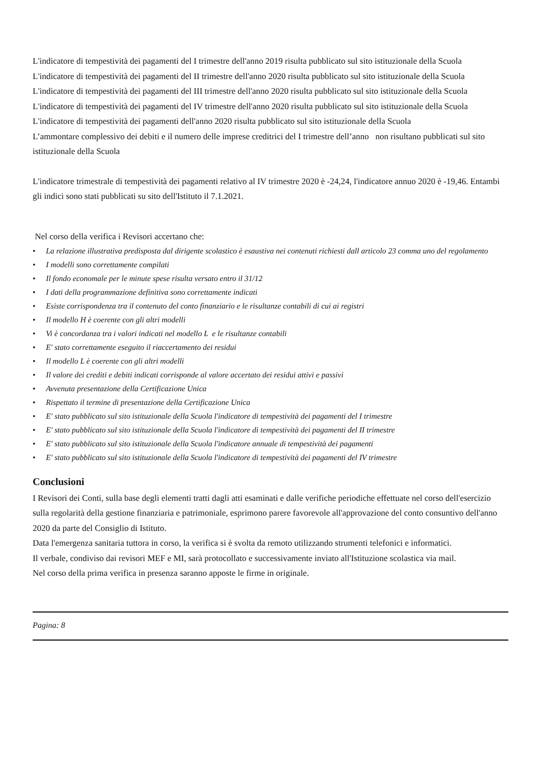L'indicatore di tempestività dei pagamenti del I trimestre dell'anno 2019 risulta pubblicato sul sito istituzionale della Scuola
L'indicatore di tempestività dei pagamenti del II trimestre dell'anno 2020 risulta pubblicato sul sito istituzionale della Scuola
L'indicatore di tempestività dei pagamenti del III trimestre dell'anno 2020 risulta pubblicato sul sito istituzionale della Scuola
L'indicatore di tempestività dei pagamenti del IV trimestre dell'anno 2020 risulta pubblicato sul sito istituzionale della Scuola
L'indicatore di tempestività dei pagamenti dell'anno 2020 risulta pubblicato sul sito istituzionale della Scuola
L’ammontare complessivo dei debiti e il numero delle imprese creditrici del I trimestre dell’anno non risultano pubblicati sul sito istituzionale della Scuola
L'indicatore trimestrale di tempestività dei pagamenti relativo al IV trimestre 2020 è -24,24, l'indicatore annuo 2020 è -19,46. Entambi gli indici sono stati pubblicati su sito dell'Istituto il 7.1.2021.
Nel corso della verifica i Revisori accertano che:
• La relazione illustrativa predisposta dal dirigente scolastico è esaustiva nei contenuti richiesti dall articolo 23 comma uno del regolamento
• I modelli sono correttamente compilati
• Il fondo economale per le minute spese risulta versato entro il 31/12
• I dati della programmazione definitiva sono correttamente indicati
• Esiste corrispondenza tra il contenuto del conto finanziario e le risultanze contabili di cui ai registri
• Il modello H è coerente con gli altri modelli
• Vi è concordanza tra i valori indicati nel modello L e le risultanze contabili
• E' stato correttamente eseguito il riaccertamento dei residui
• Il modello L è coerente con gli altri modelli
• Il valore dei crediti e debiti indicati corrisponde al valore accertato dei residui attivi e passivi
• Avvenuta presentazione della Certificazione Unica
• Rispettato il termine di presentazione della Certificazione Unica
• E' stato pubblicato sul sito istituzionale della Scuola l'indicatore di tempestività dei pagamenti del I trimestre
• E' stato pubblicato sul sito istituzionale della Scuola l'indicatore di tempestività dei pagamenti del II trimestre
• E' stato pubblicato sul sito istituzionale della Scuola l'indicatore annuale di tempestività dei pagamenti
• E' stato pubblicato sul sito istituzionale della Scuola l'indicatore di tempestività dei pagamenti del IV trimestre
Conclusioni
I Revisori dei Conti, sulla base degli elementi tratti dagli atti esaminati e dalle verifiche periodiche effettuate nel corso dell'esercizio sulla regolarità della gestione finanziaria e patrimoniale, esprimono parere favorevole all'approvazione del conto consuntivo dell'anno 2020 da parte del Consiglio di Istituto.
Data l'emergenza sanitaria tuttora in corso, la verifica si è svolta da remoto utilizzando strumenti telefonici e informatici.
Il verbale, condiviso dai revisori MEF e MI, sarà protocollato e successivamente inviato all'Istituzione scolastica via mail.
Nel corso della prima verifica in presenza saranno apposte le firme in originale.
Pagina: 8